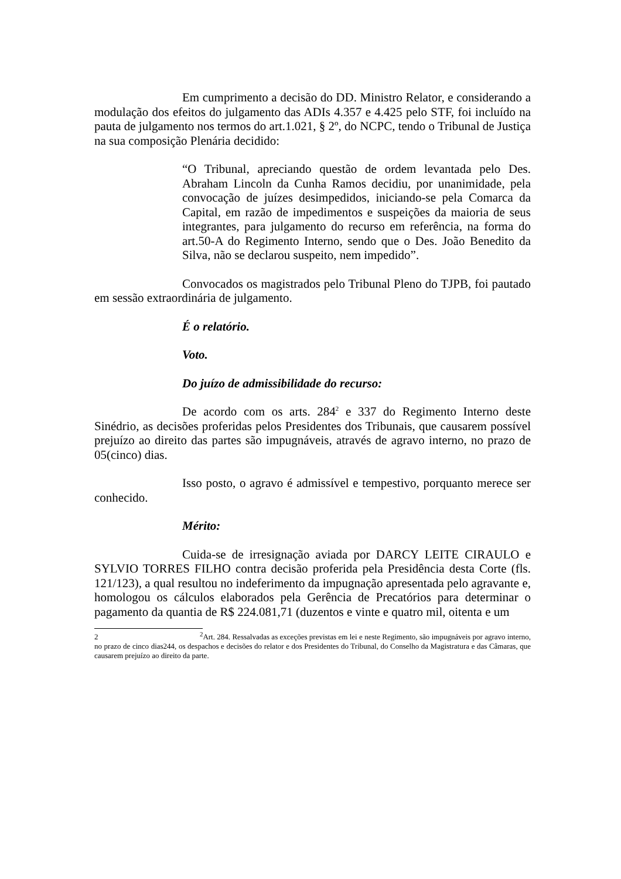Em cumprimento a decisão do DD. Ministro Relator, e considerando a modulação dos efeitos do julgamento das ADIs 4.357 e 4.425 pelo STF, foi incluído na pauta de julgamento nos termos do art.1.021, § 2º, do NCPC, tendo o Tribunal de Justiça na sua composição Plenária decidido:
“O Tribunal, apreciando questão de ordem levantada pelo Des. Abraham Lincoln da Cunha Ramos decidiu, por unanimidade, pela convocação de juízes desimpedidos, iniciando-se pela Comarca da Capital, em razão de impedimentos e suspeições da maioria de seus integrantes, para julgamento do recurso em referência, na forma do art.50-A do Regimento Interno, sendo que o Des. João Benedito da Silva, não se declarou suspeito, nem impedido”.
Convocados os magistrados pelo Tribunal Pleno do TJPB, foi pautado em sessão extraordinária de julgamento.
É o relatório.
Voto.
Do juízo de admissibilidade do recurso:
De acordo com os arts. 284<sup>2</sup> e 337 do Regimento Interno deste Sinédrio, as decisões proferidas pelos Presidentes dos Tribunais, que causarem possível prejuízo ao direito das partes são impugnáveis, através de agravo interno, no prazo de 05(cinco) dias.
Isso posto, o agravo é admissível e tempestivo, porquanto merece ser conhecido.
Mérito:
Cuida-se de irresignação aviada por DARCY LEITE CIRAULO e SYLVIO TORRES FILHO contra decisão proferida pela Presidência desta Corte (fls. 121/123), a qual resultou no indeferimento da impugnação apresentada pelo agravante e, homologou os cálculos elaborados pela Gerência de Precatórios para determinar o pagamento da quantia de R$ 224.081,71 (duzentos e vinte e quatro mil, oitenta e um
2 <sup>2</sup>Art. 284. Ressalvadas as exceções previstas em lei e neste Regimento, são impugnáveis por agravo interno, no prazo de cinco dias244, os despachos e decisões do relator e dos Presidentes do Tribunal, do Conselho da Magistratura e das Câmaras, que causarem prejuízo ao direito da parte.